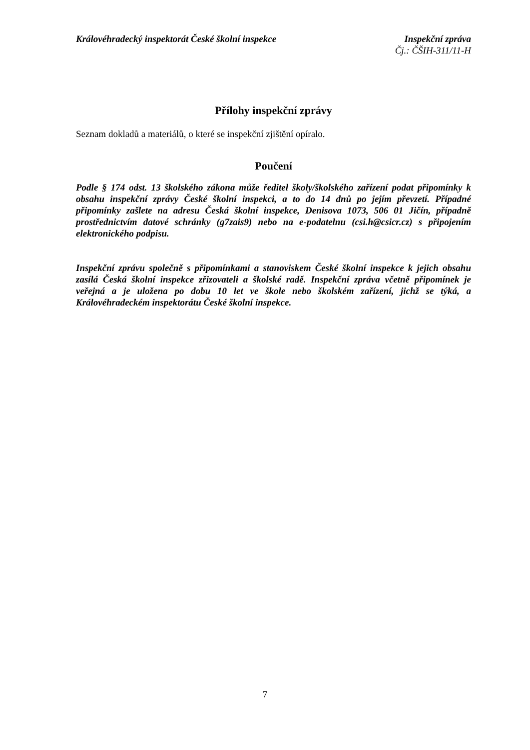Královéhradecký inspektorát České školní inspekce
Inspekční zpráva
Čj.: ČŠIH-311/11-H
Přílohy inspekční zprávy
Seznam dokladů a materiálů, o které se inspekční zjištění opíralo.
Poučení
Podle § 174 odst. 13 školského zákona může ředitel školy/školského zařízení podat připomínky k obsahu inspekční zprávy České školní inspekci, a to do 14 dnů po jejím převzetí. Případné připomínky zašlete na adresu Česká školní inspekce, Denisova 1073, 506 01 Jičín, případně prostřednictvím datové schránky (g7zais9) nebo na e-podatelnu (csi.h@csicr.cz) s připojením elektronického podpisu.
Inspekční zprávu společně s připomínkami a stanoviskem České školní inspekce k jejich obsahu zasílá Česká školní inspekce zřizovateli a školské radě. Inspekční zpráva včetně připomínek je veřejná a je uložena po dobu 10 let ve škole nebo školském zařízení, jichž se týká, a Královéhradeckém inspektorátu České školní inspekce.
7